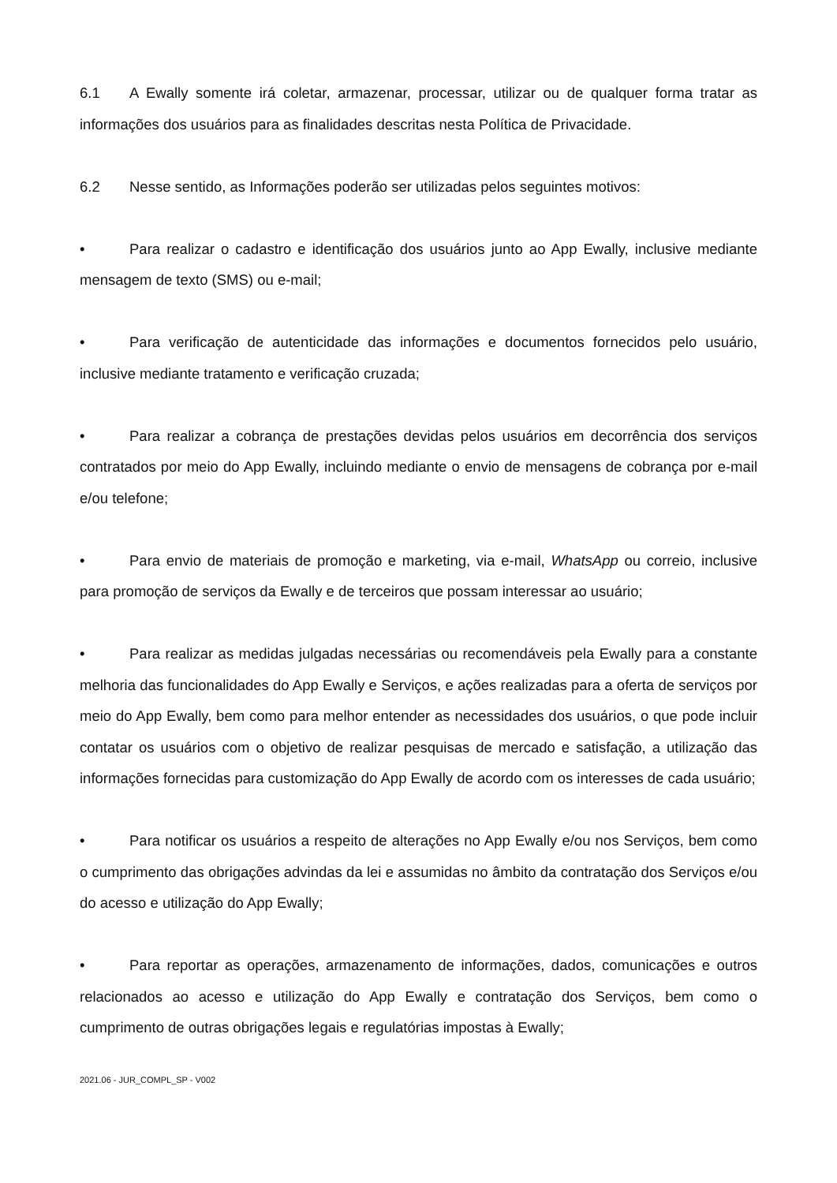6.1 A Ewally somente irá coletar, armazenar, processar, utilizar ou de qualquer forma tratar as informações dos usuários para as finalidades descritas nesta Política de Privacidade.
6.2 Nesse sentido, as Informações poderão ser utilizadas pelos seguintes motivos:
• Para realizar o cadastro e identificação dos usuários junto ao App Ewally, inclusive mediante mensagem de texto (SMS) ou e-mail;
• Para verificação de autenticidade das informações e documentos fornecidos pelo usuário, inclusive mediante tratamento e verificação cruzada;
• Para realizar a cobrança de prestações devidas pelos usuários em decorrência dos serviços contratados por meio do App Ewally, incluindo mediante o envio de mensagens de cobrança por e-mail e/ou telefone;
• Para envio de materiais de promoção e marketing, via e-mail, WhatsApp ou correio, inclusive para promoção de serviços da Ewally e de terceiros que possam interessar ao usuário;
• Para realizar as medidas julgadas necessárias ou recomendáveis pela Ewally para a constante melhoria das funcionalidades do App Ewally e Serviços, e ações realizadas para a oferta de serviços por meio do App Ewally, bem como para melhor entender as necessidades dos usuários, o que pode incluir contatar os usuários com o objetivo de realizar pesquisas de mercado e satisfação, a utilização das informações fornecidas para customização do App Ewally de acordo com os interesses de cada usuário;
• Para notificar os usuários a respeito de alterações no App Ewally e/ou nos Serviços, bem como o cumprimento das obrigações advindas da lei e assumidas no âmbito da contratação dos Serviços e/ou do acesso e utilização do App Ewally;
• Para reportar as operações, armazenamento de informações, dados, comunicações e outros relacionados ao acesso e utilização do App Ewally e contratação dos Serviços, bem como o cumprimento de outras obrigações legais e regulatórias impostas à Ewally;
2021.06 - JUR_COMPL_SP - V002